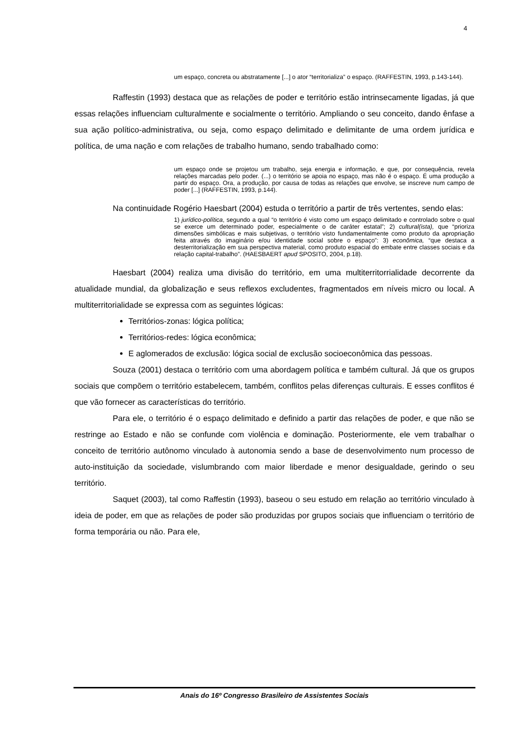4
um espaço, concreta ou abstratamente [...] o ator “territorializa” o espaço. (RAFFESTIN, 1993, p.143-144).
Raffestin (1993) destaca que as relações de poder e território estão intrinsecamente ligadas, já que essas relações influenciam culturalmente e socialmente o território. Ampliando o seu conceito, dando ênfase a sua ação político-administrativa, ou seja, como espaço delimitado e delimitante de uma ordem jurídica e política, de uma nação e com relações de trabalho humano, sendo trabalhado como:
um espaço onde se projetou um trabalho, seja energia e informação, e que, por consequência, revela relações marcadas pelo poder. (...) o território se apoia no espaço, mas não é o espaço. É uma produção a partir do espaço. Ora, a produção, por causa de todas as relações que envolve, se inscreve num campo de poder [...] (RAFFESTIN, 1993, p.144).
Na continuidade Rogério Haesbart (2004) estuda o território a partir de três vertentes, sendo elas:
1) jurídico-política, segundo a qual “o território é visto como um espaço delimitado e controlado sobre o qual se exerce um determinado poder, especialmente o de caráter estatal”; 2) cultural(ista), que “prioriza dimensões simbólicas e mais subjetivas, o território visto fundamentalmente como produto da apropriação feita através do imaginário e/ou identidade social sobre o espaço”: 3) econômica, “que destaca a desterritorialização em sua perspectiva material, como produto espacial do embate entre classes sociais e da relação capital-trabalho”. (HAESBAERT apud SPOSITO, 2004, p.18).
Haesbart (2004) realiza uma divisão do território, em uma multiterritorrialidade decorrente da atualidade mundial, da globalização e seus reflexos excludentes, fragmentados em níveis micro ou local. A multiterritorialidade se expressa com as seguintes lógicas:
Territórios-zonas: lógica política;
Territórios-redes: lógica econômica;
E aglomerados de exclusão: lógica social de exclusão socioeconômica das pessoas.
Souza (2001) destaca o território com uma abordagem política e também cultural. Já que os grupos sociais que compõem o território estabelecem, também, conflitos pelas diferenças culturais. E esses conflitos é que vão fornecer as características do território.
Para ele, o território é o espaço delimitado e definido a partir das relações de poder, e que não se restringe ao Estado e não se confunde com violência e dominação. Posteriormente, ele vem trabalhar o conceito de território autônomo vinculado à autonomia sendo a base de desenvolvimento num processo de auto-instituição da sociedade, vislumbrando com maior liberdade e menor desigualdade, gerindo o seu território.
Saquet (2003), tal como Raffestin (1993), baseou o seu estudo em relação ao território vinculado à ideia de poder, em que as relações de poder são produzidas por grupos sociais que influenciam o território de forma temporária ou não. Para ele,
Anais do 16º Congresso Brasileiro de Assistentes Sociais